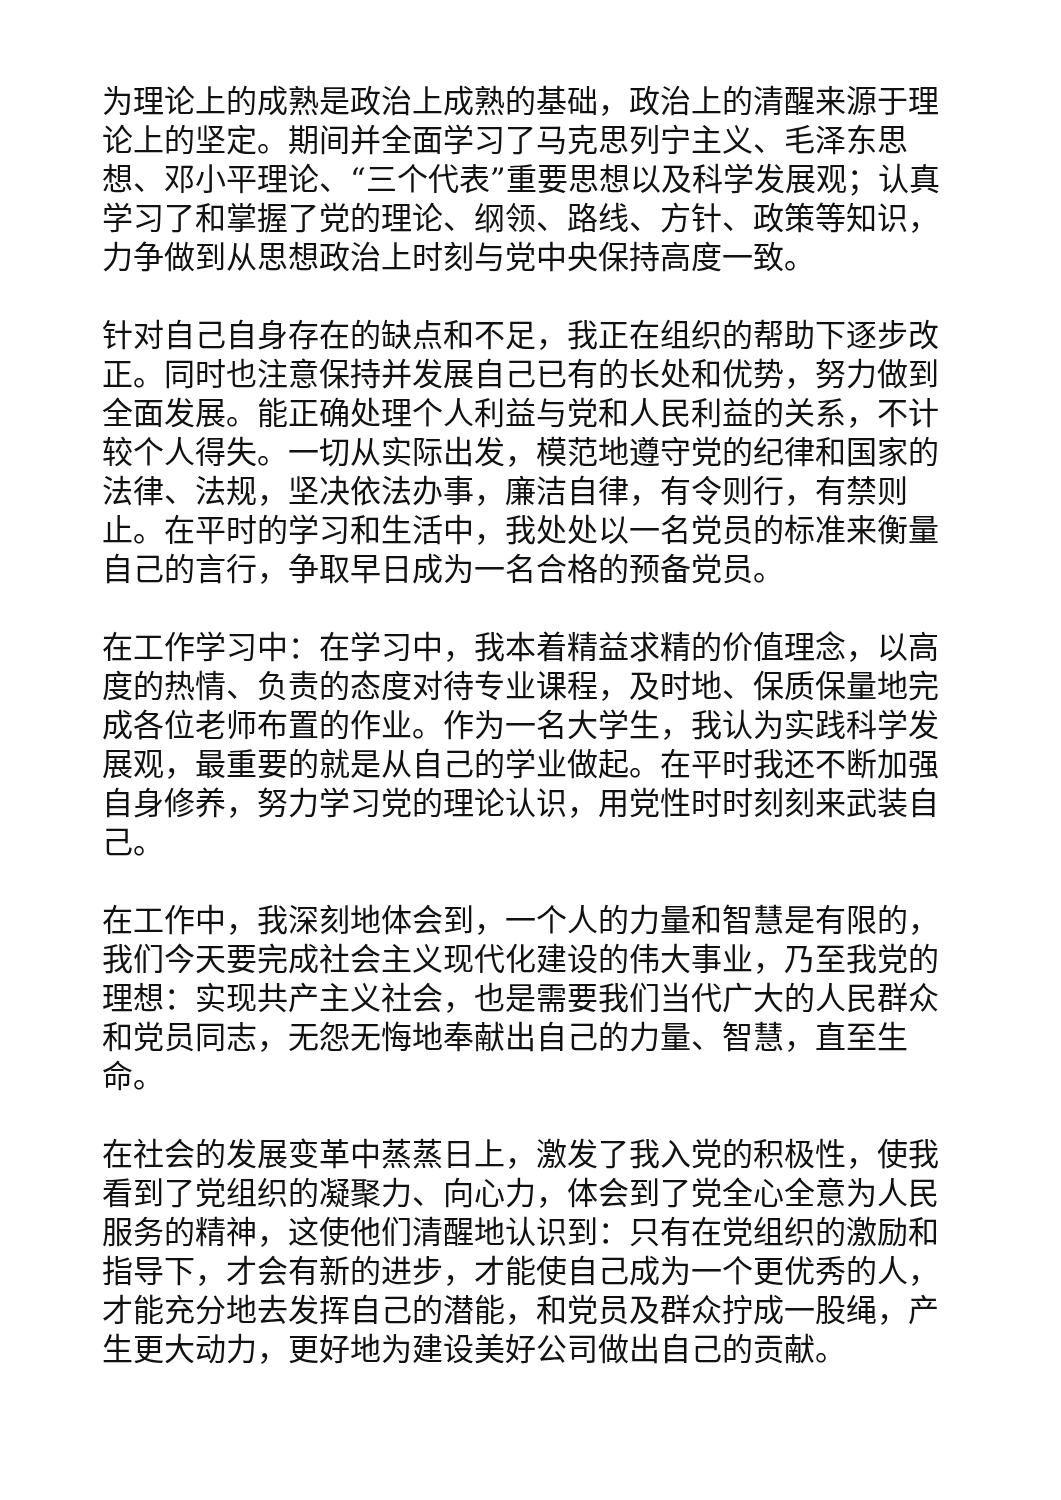为理论上的成熟是政治上成熟的基础，政治上的清醒来源于理论上的坚定。期间并全面学习了马克思列宁主义、毛泽东思想、邓小平理论、“三个代表”重要思想以及科学发展观；认真学习了和掌握了党的理论、纲领、路线、方针、政策等知识，力争做到从思想政治上时刻与党中央保持高度一致。
针对自己自身存在的缺点和不足，我正在组织的帮助下逐步改正。同时也注意保持并发展自己已有的长处和优势，努力做到全面发展。能正确处理个人利益与党和人民利益的关系，不计较个人得失。一切从实际出发，模范地遵守党的纪律和国家的法律、法规，坚决依法办事，廉洁自律，有令则行，有禁则止。在平时的学习和生活中，我处处以一名党员的标准来衡量自己的言行，争取早日成为一名合格的预备党员。
在工作学习中：在学习中，我本着精益求精的价值理念，以高度的热情、负责的态度对待专业课程，及时地、保质保量地完成各位老师布置的作业。作为一名大学生，我认为实践科学发展观，最重要的就是从自己的学业做起。在平时我还不断加强自身修养，努力学习党的理论认识，用党性时时刻刻来武装自己。
在工作中，我深刻地体会到，一个人的力量和智慧是有限的，我们今天要完成社会主义现代化建设的伟大事业，乃至我党的理想：实现共产主义社会，也是需要我们当代广大的人民群众和党员同志，无怨无悔地奉献出自己的力量、智慧，直至生命。
在社会的发展变革中蒸蒸日上，激发了我入党的积极性，使我看到了党组织的凝聚力、向心力，体会到了党全心全意为人民服务的精神，这使他们清醒地认识到：只有在党组织的激励和指导下，才会有新的进步，才能使自己成为一个更优秀的人，才能充分地去发挥自己的潜能，和党员及群众拧成一股绳，产生更大动力，更好地为建设美好公司做出自己的贡献。